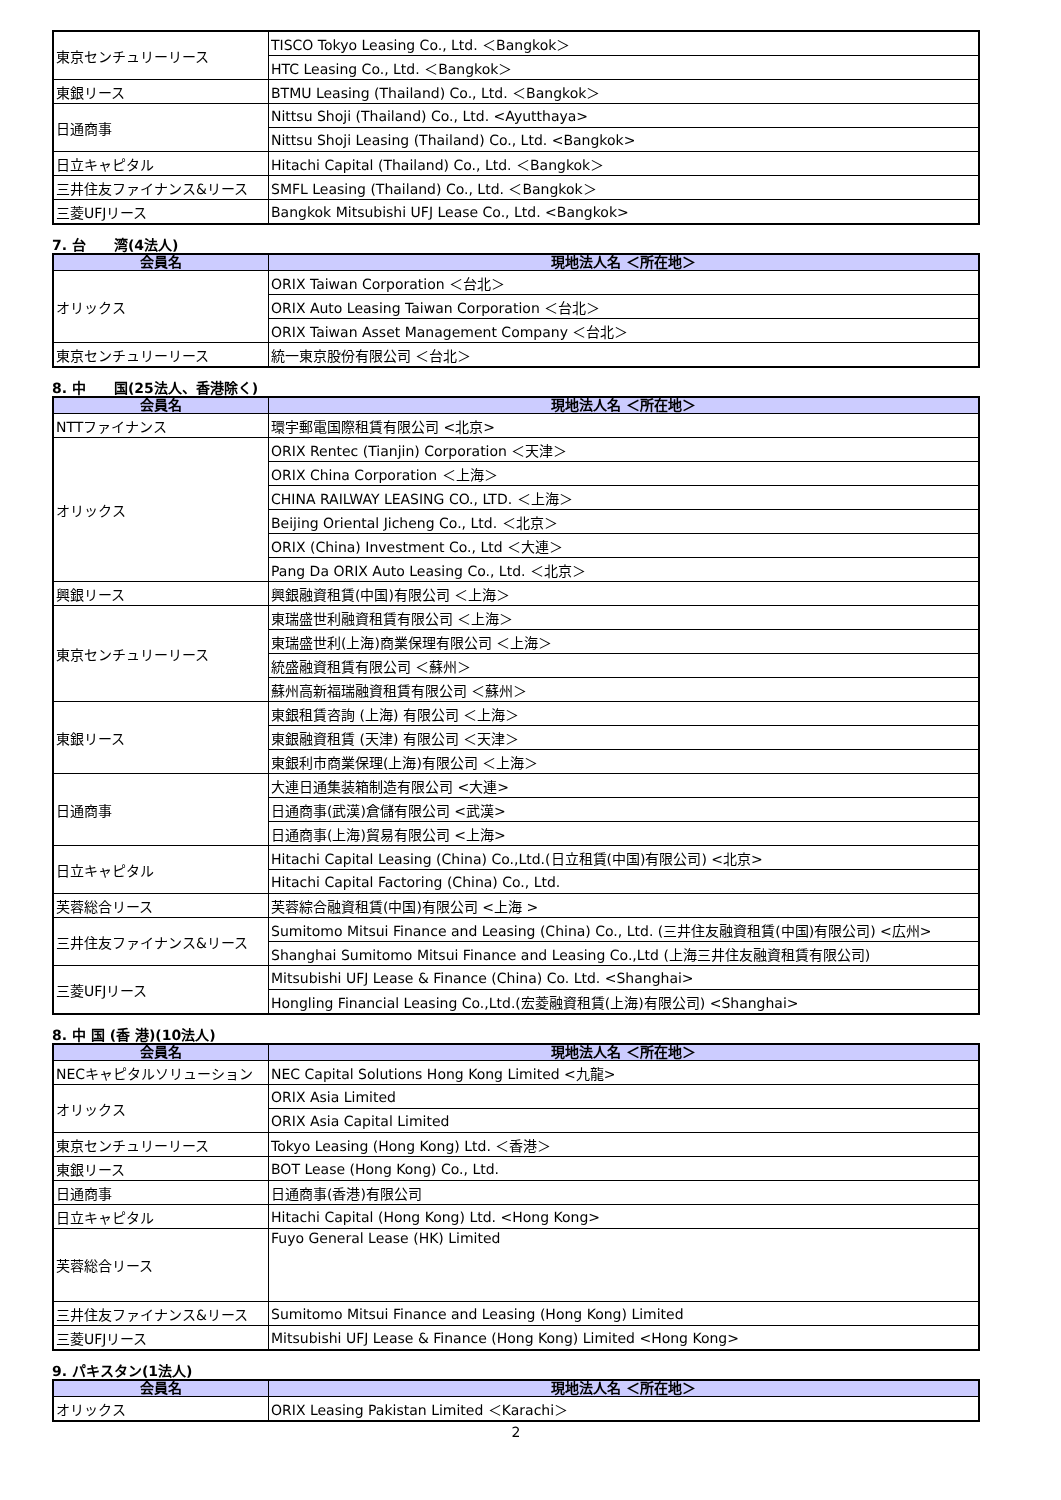| 東京センチュリーリース | TISCO Tokyo Leasing Co., Ltd. ＜Bangkok＞ |
| | HTC Leasing Co., Ltd. ＜Bangkok＞ |
| 東銀リース | BTMU Leasing (Thailand) Co., Ltd. ＜Bangkok＞ |
| 日通商事 | Nittsu Shoji (Thailand) Co., Ltd. <Ayutthaya> |
| | Nittsu Shoji Leasing (Thailand) Co., Ltd. <Bangkok> |
| 日立キャピタル | Hitachi Capital (Thailand) Co., Ltd. ＜Bangkok＞ |
| 三井住友ファイナンス&リース | SMFL Leasing (Thailand) Co., Ltd. ＜Bangkok＞ |
| 三菱UFJリース | Bangkok Mitsubishi UFJ Lease Co., Ltd. <Bangkok> |
7. 台　　湾(4法人)
| 会員名 | 現地法人名 ＜所在地＞ |
| --- | --- |
| オリックス | ORIX Taiwan Corporation ＜台北＞ |
| | ORIX Auto Leasing Taiwan Corporation ＜台北＞ |
| | ORIX Taiwan Asset Management Company ＜台北＞ |
| 東京センチュリーリース | 統一東京股份有限公司 ＜台北＞ |
8. 中　　国(25法人、香港除く)
| 会員名 | 現地法人名 ＜所在地＞ |
| --- | --- |
| NTTファイナンス | 環宇郵電国際租賃有限公司 <北京> |
| オリックス | ORIX Rentec (Tianjin) Corporation ＜天津＞ |
| | ORIX China Corporation ＜上海＞ |
| | CHINA RAILWAY LEASING CO., LTD. ＜上海＞ |
| | Beijing Oriental Jicheng Co., Ltd. ＜北京＞ |
| | ORIX (China) Investment Co., Ltd ＜大連＞ |
| | Pang Da ORIX Auto Leasing Co., Ltd. ＜北京＞ |
| 興銀リース | 興銀融資租賃(中国)有限公司 ＜上海＞ |
| 東京センチュリーリース | 東瑞盛世利融資租賃有限公司 ＜上海＞ |
| | 東瑞盛世利(上海)商業保理有限公司 ＜上海＞ |
| | 統盛融資租賃有限公司 ＜蘇州＞ |
| | 蘇州高新福瑞融資租賃有限公司 ＜蘇州＞ |
| 東銀リース | 東銀租賃咨詢 (上海) 有限公司 ＜上海＞ |
| | 東銀融資租賃 (天津) 有限公司 ＜天津＞ |
| | 東銀利市商業保理(上海)有限公司 ＜上海＞ |
| 日通商事 | 大連日通集装箱制造有限公司 <大連> |
| | 日通商事(武漢)倉儲有限公司 <武漢> |
| | 日通商事(上海)貿易有限公司 <上海> |
| 日立キャピタル | Hitachi Capital Leasing (China) Co.,Ltd.(日立租賃(中国)有限公司) <北京> |
| | Hitachi Capital Factoring (China) Co., Ltd. |
| 芙蓉総合リース | 芙蓉綜合融資租賃(中国)有限公司 <上海 > |
| 三井住友ファイナンス&リース | Sumitomo Mitsui Finance and Leasing (China) Co., Ltd. (三井住友融資租賃(中国)有限公司) <広州> |
| | Shanghai Sumitomo Mitsui Finance and Leasing Co.,Ltd (上海三井住友融資租賃有限公司) |
| 三菱UFJリース | Mitsubishi UFJ Lease & Finance (China) Co. Ltd. <Shanghai> |
| | Hongling Financial Leasing Co.,Ltd.(宏菱融資租賃(上海)有限公司) <Shanghai> |
8. 中 国 (香 港)(10法人)
| 会員名 | 現地法人名 ＜所在地＞ |
| --- | --- |
| NECキャピタルソリューション | NEC Capital Solutions Hong Kong Limited <九龍> |
| オリックス | ORIX Asia Limited |
| | ORIX Asia Capital Limited |
| 東京センチュリーリース | Tokyo Leasing (Hong Kong) Ltd. ＜香港＞ |
| 東銀リース | BOT Lease (Hong Kong) Co., Ltd. |
| 日通商事 | 日通商事(香港)有限公司 |
| 日立キャピタル | Hitachi Capital (Hong Kong) Ltd. <Hong Kong> |
| 芙蓉総合リース | Fuyo General Lease (HK) Limited |
| 三井住友ファイナンス&リース | Sumitomo Mitsui Finance and Leasing (Hong Kong) Limited |
| 三菱UFJリース | Mitsubishi UFJ Lease & Finance (Hong Kong) Limited <Hong Kong> |
9. パキスタン(1法人)
| 会員名 | 現地法人名 ＜所在地＞ |
| --- | --- |
| オリックス | ORIX Leasing Pakistan Limited ＜Karachi＞ |
2